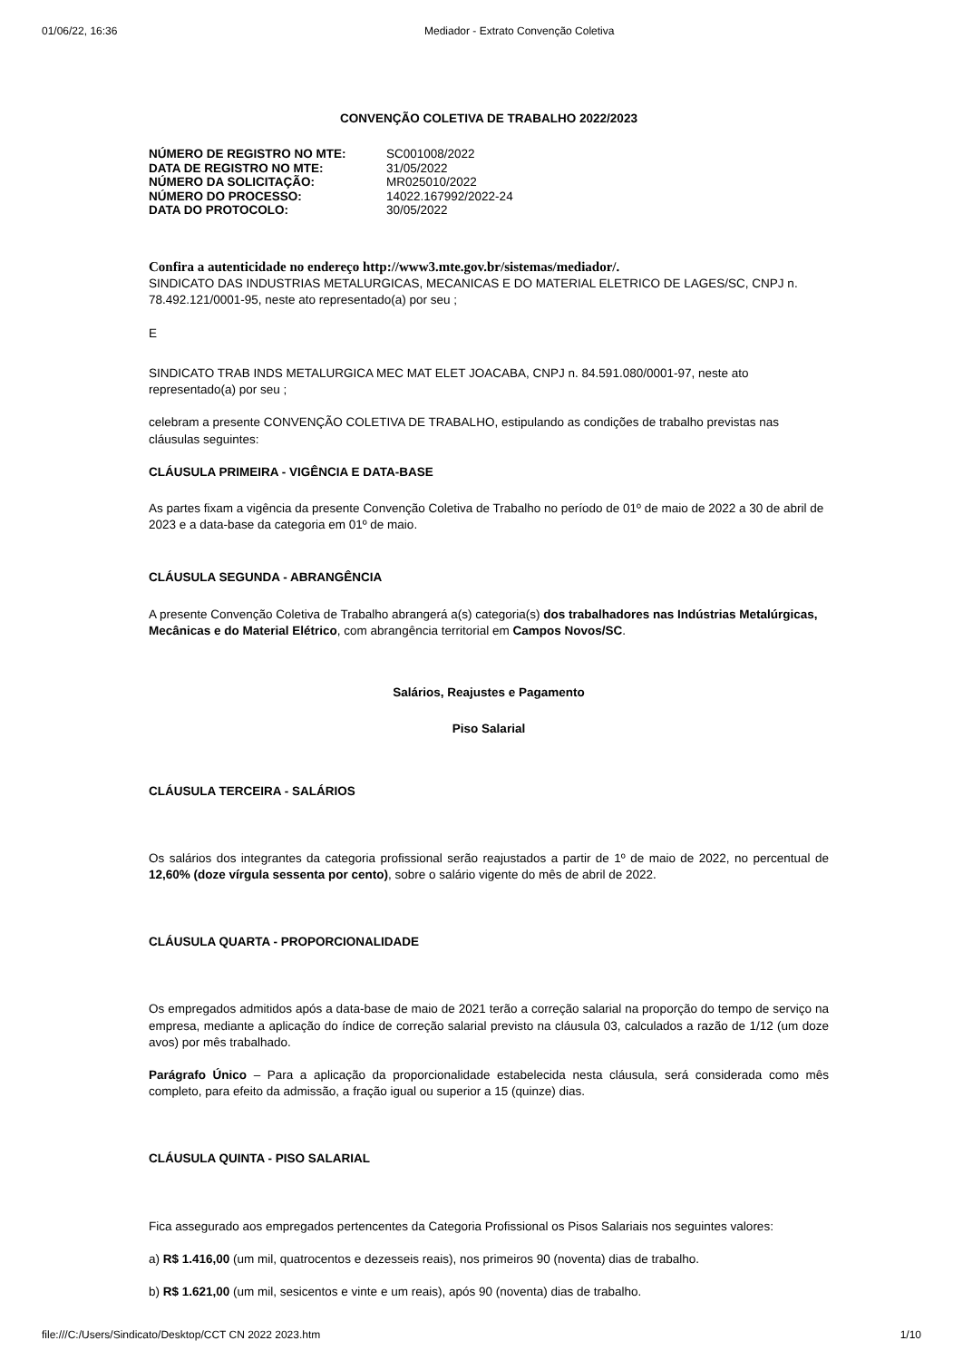01/06/22, 16:36 Mediador - Extrato Convenção Coletiva
CONVENÇÃO COLETIVA DE TRABALHO 2022/2023
| NÚMERO DE REGISTRO NO MTE: | SC001008/2022 |
| DATA DE REGISTRO NO MTE: | 31/05/2022 |
| NÚMERO DA SOLICITAÇÃO: | MR025010/2022 |
| NÚMERO DO PROCESSO: | 14022.167992/2022-24 |
| DATA DO PROTOCOLO: | 30/05/2022 |
Confira a autenticidade no endereço http://www3.mte.gov.br/sistemas/mediador/.
SINDICATO DAS INDUSTRIAS METALURGICAS, MECANICAS E DO MATERIAL ELETRICO DE LAGES/SC, CNPJ n. 78.492.121/0001-95, neste ato representado(a) por seu ;
E
SINDICATO TRAB INDS METALURGICA MEC MAT ELET JOACABA, CNPJ n. 84.591.080/0001-97, neste ato representado(a) por seu ;
celebram a presente CONVENÇÃO COLETIVA DE TRABALHO, estipulando as condições de trabalho previstas nas cláusulas seguintes:
CLÁUSULA PRIMEIRA - VIGÊNCIA E DATA-BASE
As partes fixam a vigência da presente Convenção Coletiva de Trabalho no período de 01º de maio de 2022 a 30 de abril de 2023 e a data-base da categoria em 01º de maio.
CLÁUSULA SEGUNDA - ABRANGÊNCIA
A presente Convenção Coletiva de Trabalho abrangerá a(s) categoria(s) dos trabalhadores nas Indústrias Metalúrgicas, Mecânicas e do Material Elétrico, com abrangência territorial em Campos Novos/SC.
Salários, Reajustes e Pagamento
Piso Salarial
CLÁUSULA TERCEIRA - SALÁRIOS
Os salários dos integrantes da categoria profissional serão reajustados a partir de 1º de maio de 2022, no percentual de 12,60% (doze vírgula sessenta por cento), sobre o salário vigente do mês de abril de 2022.
CLÁUSULA QUARTA - PROPORCIONALIDADE
Os empregados admitidos após a data-base de maio de 2021 terão a correção salarial na proporção do tempo de serviço na empresa, mediante a aplicação do índice de correção salarial previsto na cláusula 03, calculados a razão de 1/12 (um doze avos) por mês trabalhado.
Parágrafo Único – Para a aplicação da proporcionalidade estabelecida nesta cláusula, será considerada como mês completo, para efeito da admissão, a fração igual ou superior a 15 (quinze) dias.
CLÁUSULA QUINTA - PISO SALARIAL
Fica assegurado aos empregados pertencentes da Categoria Profissional os Pisos Salariais nos seguintes valores:
a) R$ 1.416,00 (um mil, quatrocentos e dezesseis reais), nos primeiros 90 (noventa) dias de trabalho.
b) R$ 1.621,00 (um mil, sesicentos e vinte e um reais), após 90 (noventa) dias de trabalho.
file:///C:/Users/Sindicato/Desktop/CCT CN 2022 2023.htm 1/10